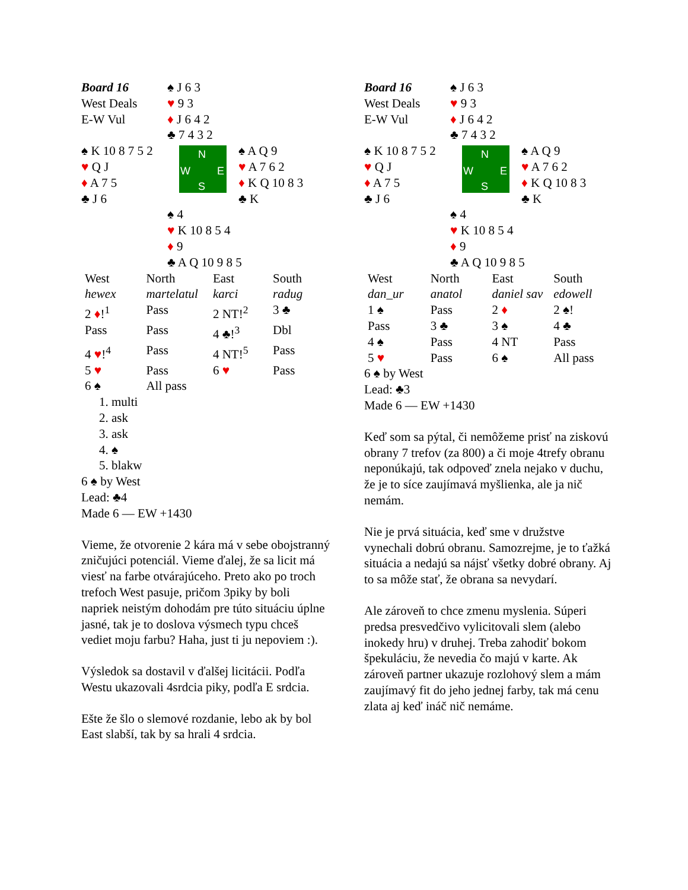| Board 16 West Deals E-W Vul | ♠ J 6 3 ♥ 9 3 ♦ J 6 4 2 ♣ 7 4 3 2 |
| ♠ K 10 8 7 5 2 ♥ Q J ♦ A 7 5 ♣ J 6 | N W E S ♠ A Q 9 ♥ A 7 6 2 ♦ K Q 10 8 3 ♣ K |
| | ♠ 4 ♥ K 10 8 5 4 ♦ 9 ♣ A Q 10 9 8 5 |
| West | North | East | South |
| hewex | martelatul | karci | radug |
| 2 ♦ !<sup>1</sup> | Pass | 2 NT!<sup>2</sup> | 3 ♣ |
| Pass | Pass | 4 ♣!<sup>3</sup> | Dbl |
| 4 ♥ !<sup>4</sup> | Pass | 4 NT!<sup>5</sup> | Pass |
| 5 ♥ | Pass | 6 ♥ | Pass |
| 6 ♠ | All pass | | |
1. multi
2. ask
3. ask
4. ♠
5. blakw
6 ♠ by West
Lead: ♣4
Made 6 — EW +1430
Vieme, že otvorenie 2 kára má v sebe obojstranný zničujúci potenciál. Vieme ďalej, že sa licit má viesť na farbe otvárajúceho. Preto ako po troch trefoch West pasuje, pričom 3piky by boli napriek neistým dohodám pre túto situáciu úplne jasné, tak je to doslova výsmech typu chceš vediet moju farbu? Haha, just ti ju nepoviem :).
Výsledok sa dostavil v ďalšej licitácii. Podľa Westu ukazovali 4srdcia piky, podľa E srdcia.
Ešte že šlo o slemové rozdanie, lebo ak by bol East slabší, tak by sa hrali 4 srdcia.
| Board 16 West Deals E-W Vul | ♠ J 6 3 ♥ 9 3 ♦ J 6 4 2 ♣ 7 4 3 2 |
| ♠ K 10 8 7 5 2 ♥ Q J ♦ A 7 5 ♣ J 6 | N W E S ♠ A Q 9 ♥ A 7 6 2 ♦ K Q 10 8 3 ♣ K |
| | ♠ 4 ♥ K 10 8 5 4 ♦ 9 ♣ A Q 10 9 8 5 |
| West | North | East | South |
| dan_ur | anatol | daniel sav | edowell |
| 1 ♠ | Pass | 2 ♦ | 2 ♠! |
| Pass | 3 ♣ | 3 ♠ | 4 ♣ |
| 4 ♠ | Pass | 4 NT | Pass |
| 5 ♥ | Pass | 6 ♠ | All pass |
6 ♠ by West
Lead: ♣3
Made 6 — EW +1430
Keď som sa pýtal, či nemôžeme prisť na ziskovú obrany 7 trefov (za 800) a či moje 4trefy obranu neponúkajú, tak odpoveď znela nejako v duchu, že je to síce zaujímavá myšlienka, ale ja nič nemám.
Nie je prvá situácia, keď sme v družstve vynechali dobrú obranu. Samozrejme, je to ťažká situácia a nedajú sa nájsť všetky dobré obrany. Aj to sa môže stať, že obrana sa nevydarí.
Ale zároveň to chce zmenu myslenia. Súperi predsa presvedčivo vylicitovali slem (alebo inokedy hru) v druhej. Treba zahodiť bokom špekuláciu, že nevedia čo majú v karte. Ak zároveň partner ukazuje rozlohový slem a mám zaujímavý fit do jeho jednej farby, tak má cenu zlata aj keď ináč nič nemáme.